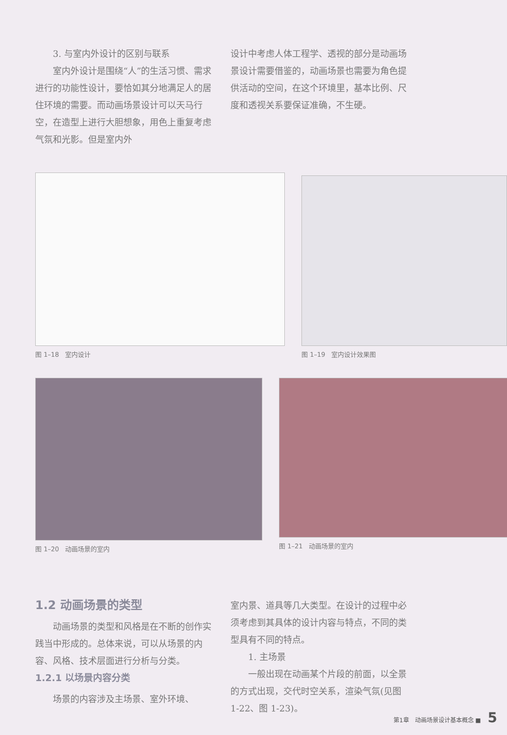3. 与室内外设计的区别与联系
室内外设计是围绕“人”的生活习惯、需求进行的功能性设计，要恰如其分地满足人的居住环境的需要。而动画场景设计可以天马行空，在造型上进行大胆想象，用色上重复考虑气氛和光影。但是室内外
设计中考虑人体工程学、透视的部分是动画场景设计需要借鉴的，动画场景也需要为角色提供活动的空间，在这个环境里，基本比例、尺度和透视关系要保证准确，不生硬。
图 1–18　室内设计 图 1–19　室内设计效果图
图 1–20　动画场景的室内 图 1–21　动画场景的室内
1.2 动画场景的类型
动画场景的类型和风格是在不断的创作实践当中形成的。总体来说，可以从场景的内容、风格、技术层面进行分析与分类。
1.2.1 以场景内容分类
场景的内容涉及主场景、室外环境、
室内景、道具等几大类型。在设计的过程中必须考虑到其具体的设计内容与特点，不同的类型具有不同的特点。
1. 主场景
一般出现在动画某个片段的前面，以全景的方式出现，交代时空关系，渲染气氛(见图 1-22、图 1-23)。
第1章　动画场景设计基本概念 ■ 5